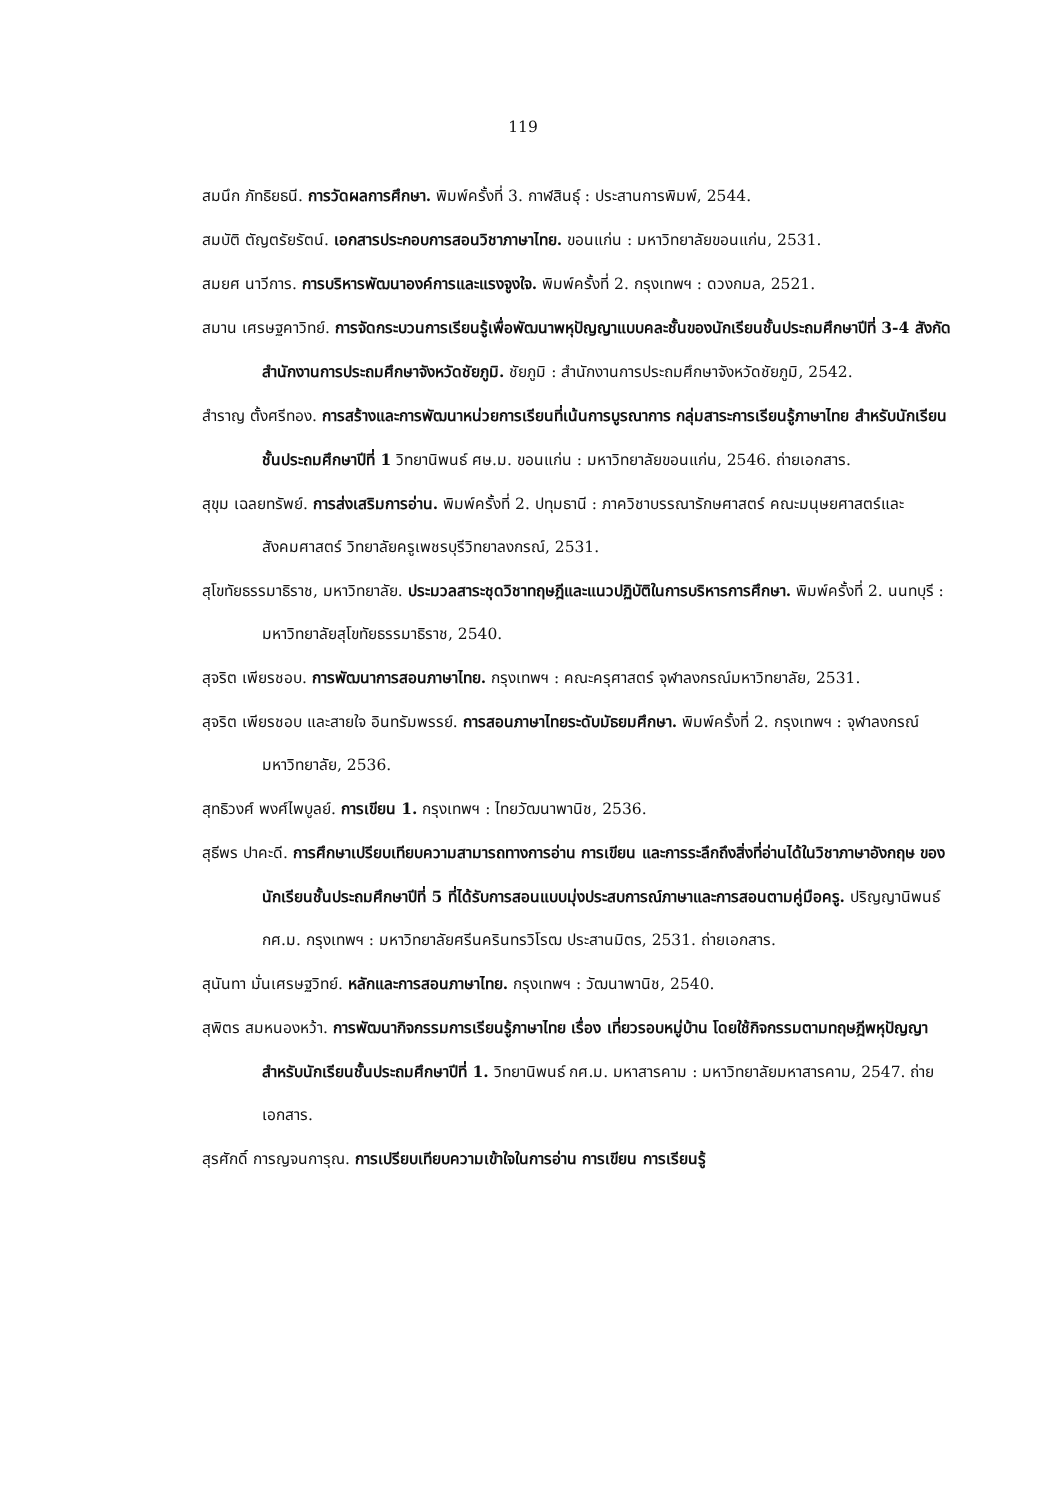119
สมนึก ภัทธิยธนี. การวัดผลการศึกษา. พิมพ์ครั้งที่ 3. กาฬสินธุ์ : ประสานการพิมพ์, 2544.
สมบัติ ตัญตรัยรัตน์. เอกสารประกอบการสอนวิชาภาษาไทย. ขอนแก่น : มหาวิทยาลัยขอนแก่น, 2531.
สมยศ นาวีการ. การบริหารพัฒนาองค์การและแรงจูงใจ. พิมพ์ครั้งที่ 2. กรุงเทพฯ : ดวงกมล, 2521.
สมาน เศรษฐคาวิทย์. การจัดกระบวนการเรียนรู้เพื่อพัฒนาพหุปัญญาแบบคละชั้นของนักเรียนชั้นประถมศึกษาปีที่ 3-4 สังกัดสำนักงานการประถมศึกษาจังหวัดชัยภูมิ. ชัยภูมิ : สำนักงานการประถมศึกษาจังหวัดชัยภูมิ, 2542.
สำราญ ตั้งศรีทอง. การสร้างและการพัฒนาหน่วยการเรียนที่เน้นการบูรณาการ กลุ่มสาระการเรียนรู้ภาษาไทย สำหรับนักเรียนชั้นประถมศึกษาปีที่ 1 วิทยานิพนธ์ ศษ.ม. ขอนแก่น : มหาวิทยาลัยขอนแก่น, 2546. ถ่ายเอกสาร.
สุขุม เฉลยทรัพย์. การส่งเสริมการอ่าน. พิมพ์ครั้งที่ 2. ปทุมธานี : ภาควิชาบรรณารักษศาสตร์ คณะมนุษยศาสตร์และสังคมศาสตร์ วิทยาลัยครูเพชรบุรีวิทยาลงกรณ์, 2531.
สุโขทัยธรรมาธิราช, มหาวิทยาลัย. ประมวลสาระชุดวิชาทฤษฎีและแนวปฏิบัติในการบริหารการศึกษา. พิมพ์ครั้งที่ 2. นนทบุรี : มหาวิทยาลัยสุโขทัยธรรมาธิราช, 2540.
สุจริต เพียรชอบ. การพัฒนาการสอนภาษาไทย. กรุงเทพฯ : คณะครุศาสตร์ จุฬาลงกรณ์มหาวิทยาลัย, 2531.
สุจริต เพียรชอบ และสายใจ อินทรัมพรรย์. การสอนภาษาไทยระดับมัธยมศึกษา. พิมพ์ครั้งที่ 2. กรุงเทพฯ : จุฬาลงกรณ์มหาวิทยาลัย, 2536.
สุทธิวงศ์ พงศ์ไพบูลย์. การเขียน 1. กรุงเทพฯ : ไทยวัฒนาพานิช, 2536.
สุธีพร ปาคะดี. การศึกษาเปรียบเทียบความสามารถทางการอ่าน การเขียน และการระลึกถึงสิ่งที่อ่านได้ในวิชาภาษาอังกฤษ ของนักเรียนชั้นประถมศึกษาปีที่ 5 ที่ได้รับการสอนแบบมุ่งประสบการณ์ภาษาและการสอนตามคู่มือครู. ปริญญานิพนธ์ กศ.ม. กรุงเทพฯ : มหาวิทยาลัยศรีนครินทรวิโรฒ ประสานมิตร, 2531. ถ่ายเอกสาร.
สุนันทา มั่นเศรษฐวิทย์. หลักและการสอนภาษาไทย. กรุงเทพฯ : วัฒนาพานิช, 2540.
สุพิตร สมหนองหว้า. การพัฒนากิจกรรมการเรียนรู้ภาษาไทย เรื่อง เที่ยวรอบหมู่บ้าน โดยใช้กิจกรรมตามทฤษฎีพหุปัญญา สำหรับนักเรียนชั้นประถมศึกษาปีที่ 1. วิทยานิพนธ์ กศ.ม. มหาสารคาม : มหาวิทยาลัยมหาสารคาม, 2547. ถ่ายเอกสาร.
สุรศักดิ์ การญจนการุณ. การเปรียบเทียบความเข้าใจในการอ่าน การเขียน การเรียนรู้